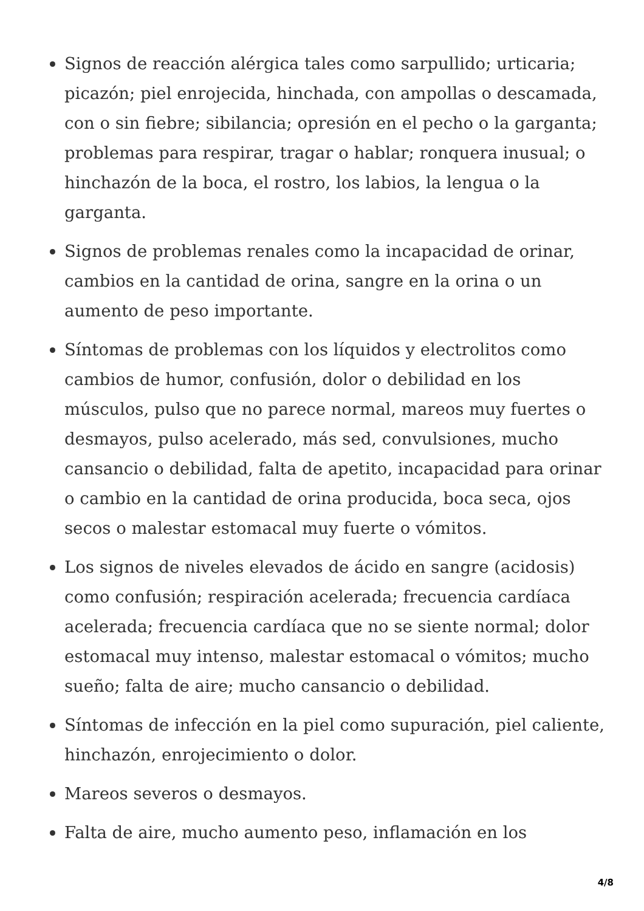Signos de reacción alérgica tales como sarpullido; urticaria; picazón; piel enrojecida, hinchada, con ampollas o descamada, con o sin fiebre; sibilancia; opresión en el pecho o la garganta; problemas para respirar, tragar o hablar; ronquera inusual; o hinchazón de la boca, el rostro, los labios, la lengua o la garganta.
Signos de problemas renales como la incapacidad de orinar, cambios en la cantidad de orina, sangre en la orina o un aumento de peso importante.
Síntomas de problemas con los líquidos y electrolitos como cambios de humor, confusión, dolor o debilidad en los músculos, pulso que no parece normal, mareos muy fuertes o desmayos, pulso acelerado, más sed, convulsiones, mucho cansancio o debilidad, falta de apetito, incapacidad para orinar o cambio en la cantidad de orina producida, boca seca, ojos secos o malestar estomacal muy fuerte o vómitos.
Los signos de niveles elevados de ácido en sangre (acidosis) como confusión; respiración acelerada; frecuencia cardíaca acelerada; frecuencia cardíaca que no se siente normal; dolor estomacal muy intenso, malestar estomacal o vómitos; mucho sueño; falta de aire; mucho cansancio o debilidad.
Síntomas de infección en la piel como supuración, piel caliente, hinchazón, enrojecimiento o dolor.
Mareos severos o desmayos.
Falta de aire, mucho aumento peso, inflamación en los
4/8